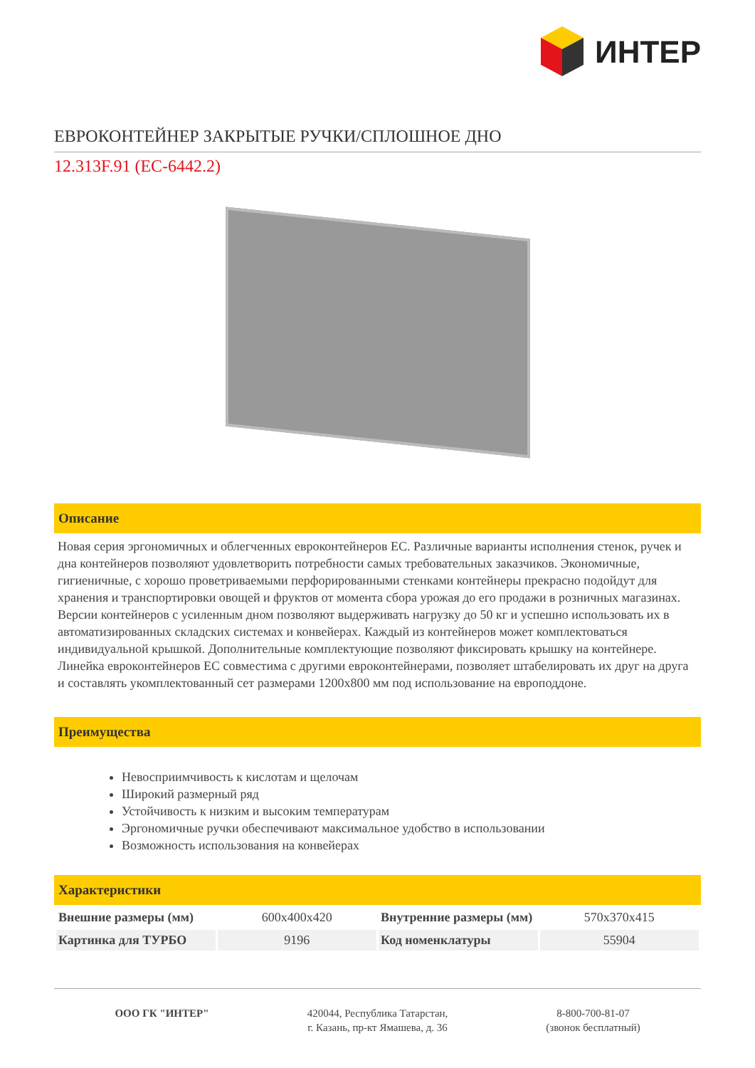ИНТЕР
ЕВРОКОНТЕЙНЕР ЗАКРЫТЫЕ РУЧКИ/СПЛОШНОЕ ДНО
12.313F.91 (EC-6442.2)
Описание
Новая серия эргономичных и облегченных евроконтейнеров EC. Различные варианты исполнения стенок, ручек и дна контейнеров позволяют удовлетворить потребности самых требовательных заказчиков. Экономичные, гигиеничные, с хорошо проветриваемыми перфорированными стенками контейнеры прекрасно подойдут для хранения и транспортировки овощей и фруктов от момента сбора урожая до его продажи в розничных магазинах. Версии контейнеров с усиленным дном позволяют выдерживать нагрузку до 50 кг и успешно использовать их в автоматизированных складских системах и конвейерах. Каждый из контейнеров может комплектоваться индивидуальной крышкой. Дополнительные комплектующие позволяют фиксировать крышку на контейнере. Линейка евроконтейнеров EC совместима с другими евроконтейнерами, позволяет штабелировать их друг на друга и составлять укомплектованный сет размерами 1200x800 мм под использование на европоддоне.
Преимущества
Невосприимчивость к кислотам и щелочам
Широкий размерный ряд
Устойчивость к низким и высоким температурам
Эргономичные ручки обеспечивают максимальное удобство в использовании
Возможность использования на конвейерах
Характеристики
| Внешние размеры (мм) | 600x400x420 | Внутренние размеры (мм) | 570x370x415 |
| Картинка для ТУРБО | 9196 | Код номенклатуры | 55904 |
ООО ГК "ИНТЕР" 420044, Республика Татарстан,
г. Казань, пр-кт Ямашева, д. 36
8-800-700-81-07
(звонок бесплатный)